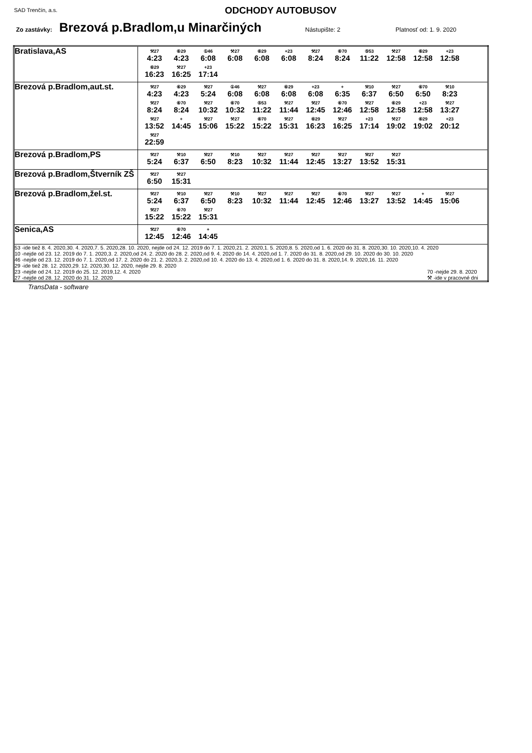SAD Trenčín, a.s. ODCHODY AUTOBUSOV
Zo zastávky: Brezová p.Bradlom,u Minarčiných Nástupište: 2 Platnosť od: 1. 9. 2020
| Bratislava,AS | ⚒27 4:23 ⑥29 4:23 ①46 6:08 ⚒27 6:08 ⑥29 6:08 +23 6:08 ⚒27 8:24 ⑥70 8:24 ⑤53 11:22 ⚒27 12:58 ⑥29 12:58 +23 12:58 ⑥29 16:23 ⚒27 16:25 +23 17:14 |
| Brezová p.Bradlom,aut.st. | ⚒27 4:23 ⑥29 4:23 ⚒27 5:24 ①46 6:08 ⚒27 6:08 ⑥29 6:08 +23 6:08 + 6:35 ⚒10 6:37 ⚒27 6:50 ⑥70 6:50 ⚒10 8:23 ⚒27 8:24 ⑥70 8:24 ⚒27 10:32 ⑥70 10:32 ⑤53 11:22 ⚒27 11:44 ⚒27 12:45 ⑥70 12:46 ⚒27 12:58 ⑥29 12:58 +23 12:58 ⚒27 13:27 ⚒27 13:52 + 14:45 ⚒27 15:06 ⚒27 15:22 ⑥70 15:22 ⚒27 15:31 ⑥29 16:23 ⚒27 16:25 +23 17:14 ⚒27 19:02 ⑥29 19:02 +23 20:12 ⚒27 22:59 |
| Brezová p.Bradlom,PS | ⚒27 5:24 ⚒10 6:37 ⚒27 6:50 ⚒10 8:23 ⚒27 10:32 ⚒27 11:44 ⚒27 12:45 ⚒27 13:27 ⚒27 13:52 ⚒27 15:31 |
| Brezová p.Bradlom,Štverník ZŠ | ⚒27 6:50 ⚒27 15:31 |
| Brezová p.Bradlom,žel.st. | ⚒27 5:24 ⚒10 6:37 ⚒27 6:50 ⚒10 8:23 ⚒27 10:32 ⚒27 11:44 ⚒27 12:45 ⑥70 12:46 ⚒27 13:27 ⚒27 13:52 + 14:45 ⚒27 15:06 ⚒27 15:22 ⑥70 15:22 ⚒27 15:31 |
| Senica,AS | ⚒27 12:45 ⑥70 12:46 + 14:45 |
| 53 -ide tiež 8. 4. 2020,30. 4. 2020,7. 5. 2020,28. 10. 2020, nejde od 24. 12. 2019 do 7. 1. 2020,21. 2. 2020,1. 5. 2020,8. 5. 2020,od 1. 6. 2020 do 31. 8. 2020,30. 10. 2020,10. 4. 2020 10 -nejde od 23. 12. 2019 do 7. 1. 2020,3. 2. 2020,od 24. 2. 2020 do 28. 2. 2020,od 9. 4. 2020 do 14. 4. 2020,od 1. 7. 2020 do 31. 8. 2020,od 29. 10. 2020 do 30. 10. 2020 46 -nejde od 23. 12. 2019 do 7. 1. 2020,od 17. 2. 2020 do 21. 2. 2020,3. 2. 2020,od 10. 4. 2020 do 13. 4. 2020,od 1. 6. 2020 do 31. 8. 2020,14. 9. 2020,16. 11. 2020 29 -ide tiež 28. 12. 2020,29. 12. 2020,30. 12. 2020, nejde 29. 8. 2020 23 -nejde od 24. 12. 2019 do 25. 12. 2019,12. 4. 2020 70 -nejde 29. 8. 2020 27 -nejde od 28. 12. 2020 do 31. 12. 2020 ⚒ -ide v pracovné dni | |
TransData - software